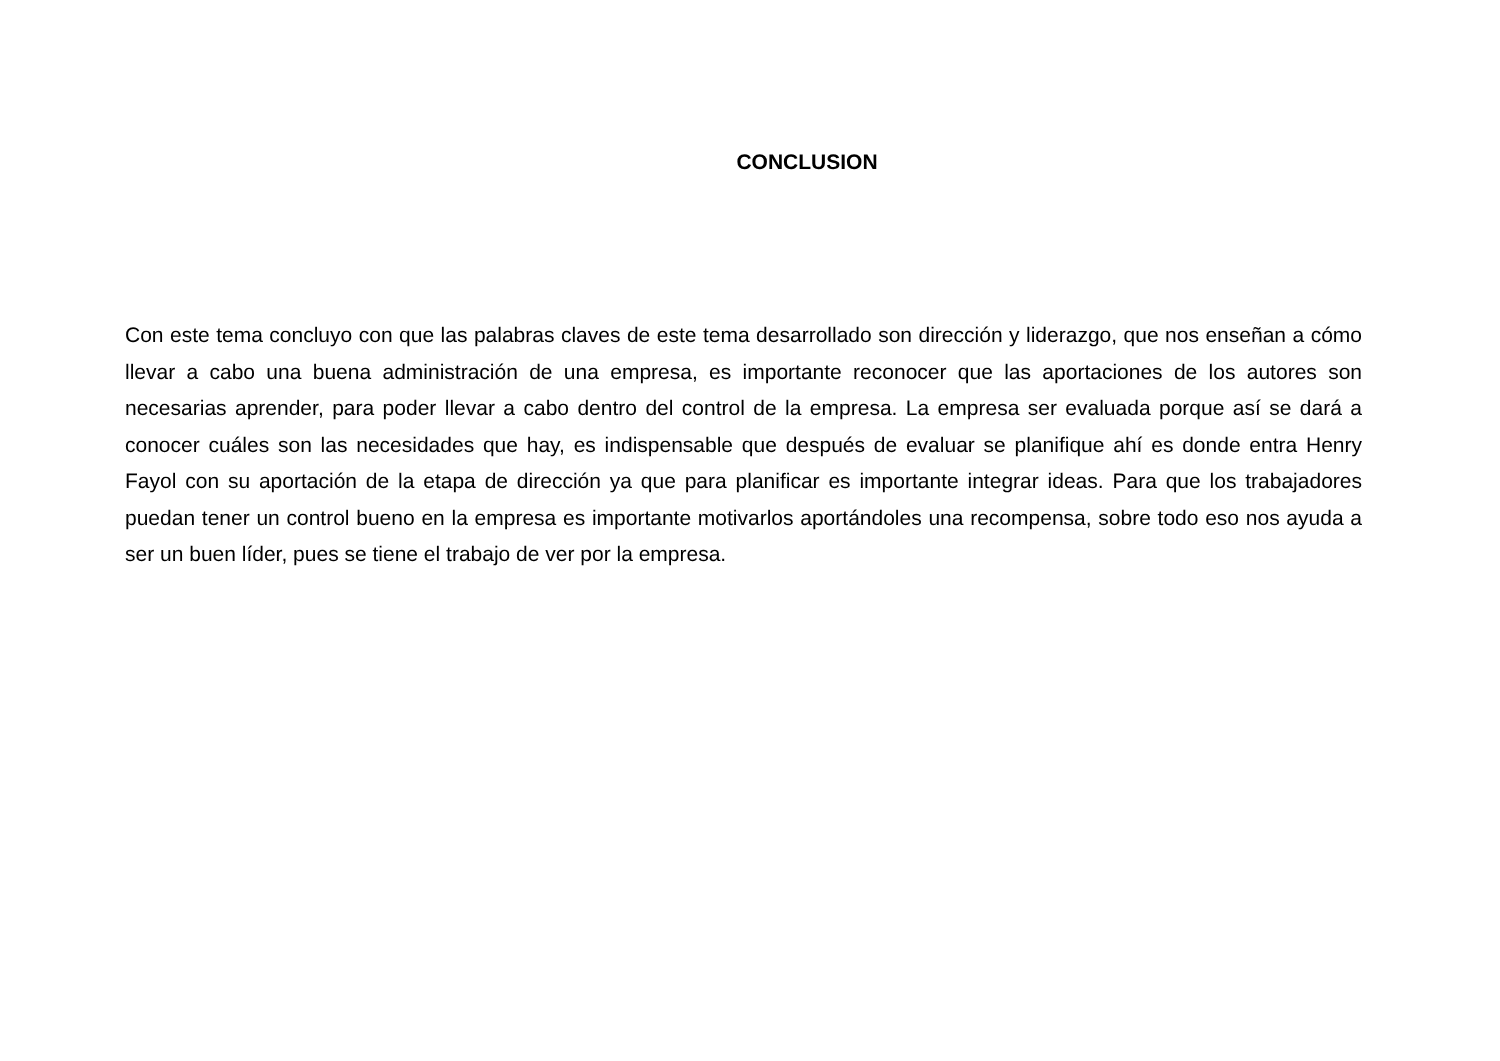CONCLUSION
Con este tema concluyo con que las palabras claves de este tema desarrollado son dirección y liderazgo, que nos enseñan a cómo llevar a cabo una buena administración de una empresa, es importante reconocer que las aportaciones de los autores son necesarias aprender, para poder llevar a cabo dentro del control de la empresa. La empresa ser evaluada porque así se dará a conocer cuáles son las necesidades que hay, es indispensable que después de evaluar se planifique ahí es donde entra Henry Fayol con su aportación de la etapa de dirección ya que para planificar es importante integrar ideas. Para que los trabajadores puedan tener un control bueno en la empresa es importante motivarlos aportándoles una recompensa, sobre todo eso nos ayuda a ser un buen líder, pues se tiene el trabajo de ver por la empresa.